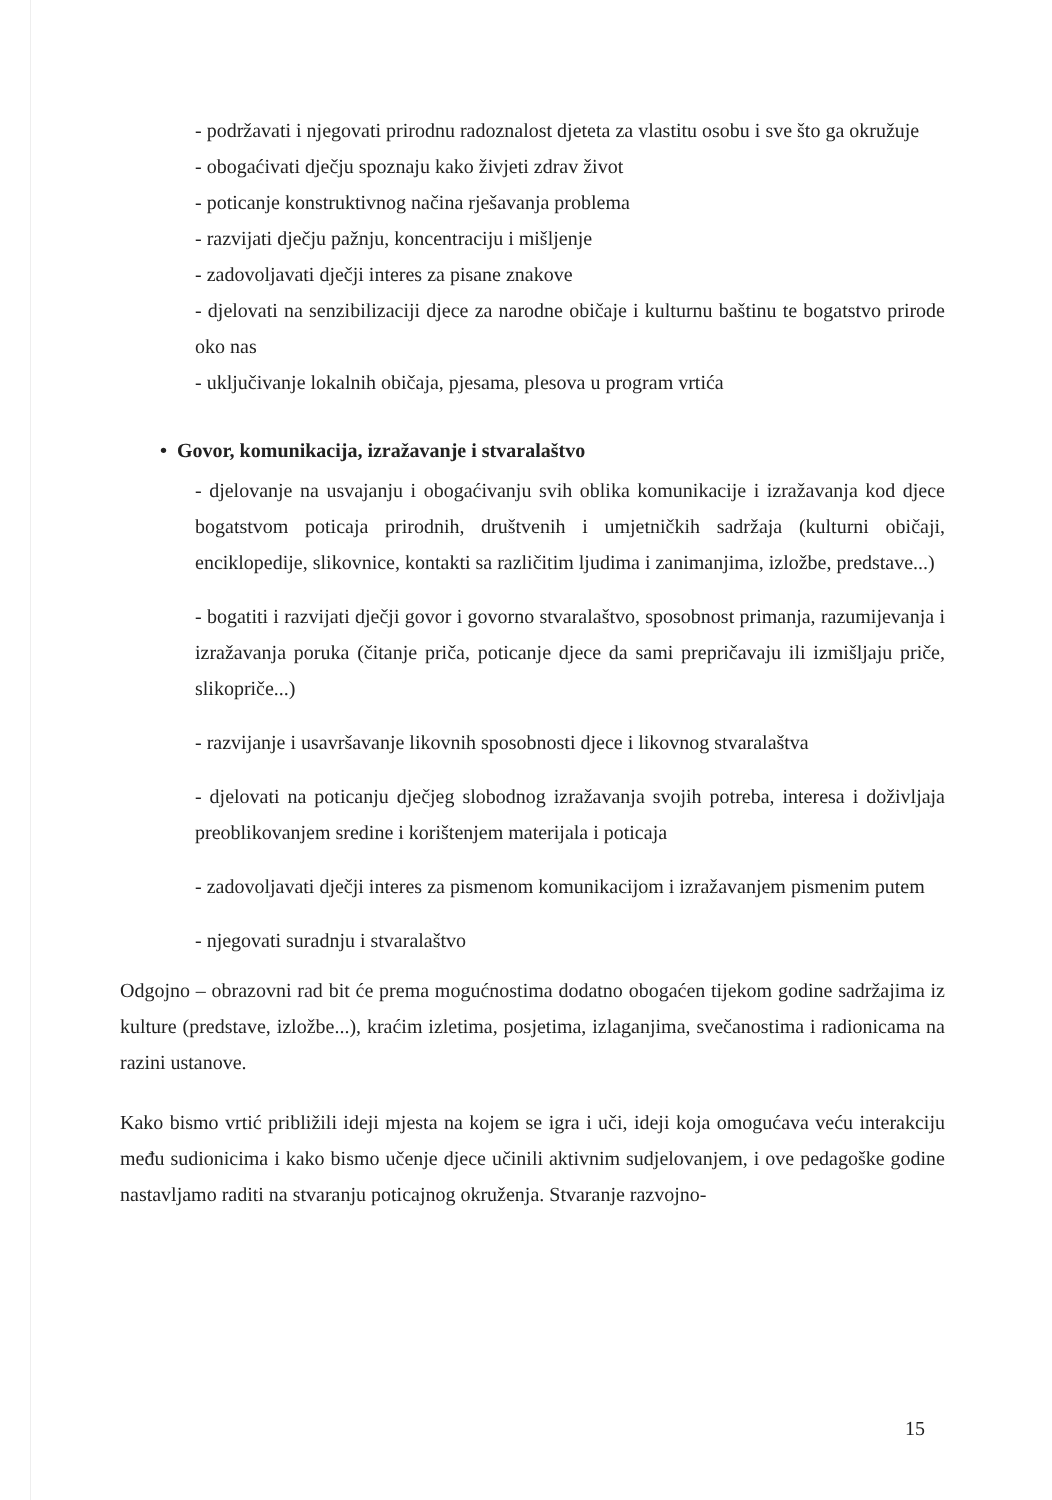- podržavati i njegovati prirodnu radoznalost djeteta za vlastitu osobu i sve što ga okružuje
- obogaćivati dječju spoznaju kako živjeti zdrav život
- poticanje konstruktivnog načina rješavanja problema
- razvijati dječju pažnju, koncentraciju i mišljenje
- zadovoljavati dječji interes za pisane znakove
- djelovati na senzibilizaciji djece za narodne običaje i kulturnu baštinu te bogatstvo prirode oko nas
- uključivanje lokalnih običaja, pjesama, plesova u program vrtića
• Govor, komunikacija, izražavanje i stvaralaštvo
- djelovanje na usvajanju i obogaćivanju svih oblika komunikacije i izražavanja kod djece bogatstvom poticaja prirodnih, društvenih i umjetničkih sadržaja (kulturni običaji, enciklopedije, slikovnice, kontakti sa različitim ljudima i zanimanjima, izložbe, predstave...)
- bogatiti i razvijati dječji govor i govorno stvaralaštvo, sposobnost primanja, razumijevanja i izražavanja poruka (čitanje priča, poticanje djece da sami prepričavaju ili izmišljaju priče, slikopriče...)
- razvijanje i usavršavanje likovnih sposobnosti djece i likovnog stvaralaštva
- djelovati na poticanju dječjeg slobodnog izražavanja svojih potreba, interesa i doživljaja preoblikovanjem sredine i korištenjem materijala i poticaja
- zadovoljavati dječji interes za pismenom komunikacijom i izražavanjem pismenim putem
- njegovati suradnju i stvaralaštvo
Odgojno – obrazovni rad bit će prema mogućnostima dodatno obogaćen tijekom godine sadržajima iz kulture (predstave, izložbe...), kraćim izletima, posjetima, izlaganjima, svečanostima i radionicama na razini ustanove.
Kako bismo vrtić približili ideji mjesta na kojem se igra i uči, ideji koja omogućava veću interakciju među sudionicima i kako bismo učenje djece učinili aktivnim sudjelovanjem, i ove pedagoške godine nastavljamo raditi na stvaranju poticajnog okruženja. Stvaranje razvojno-
15